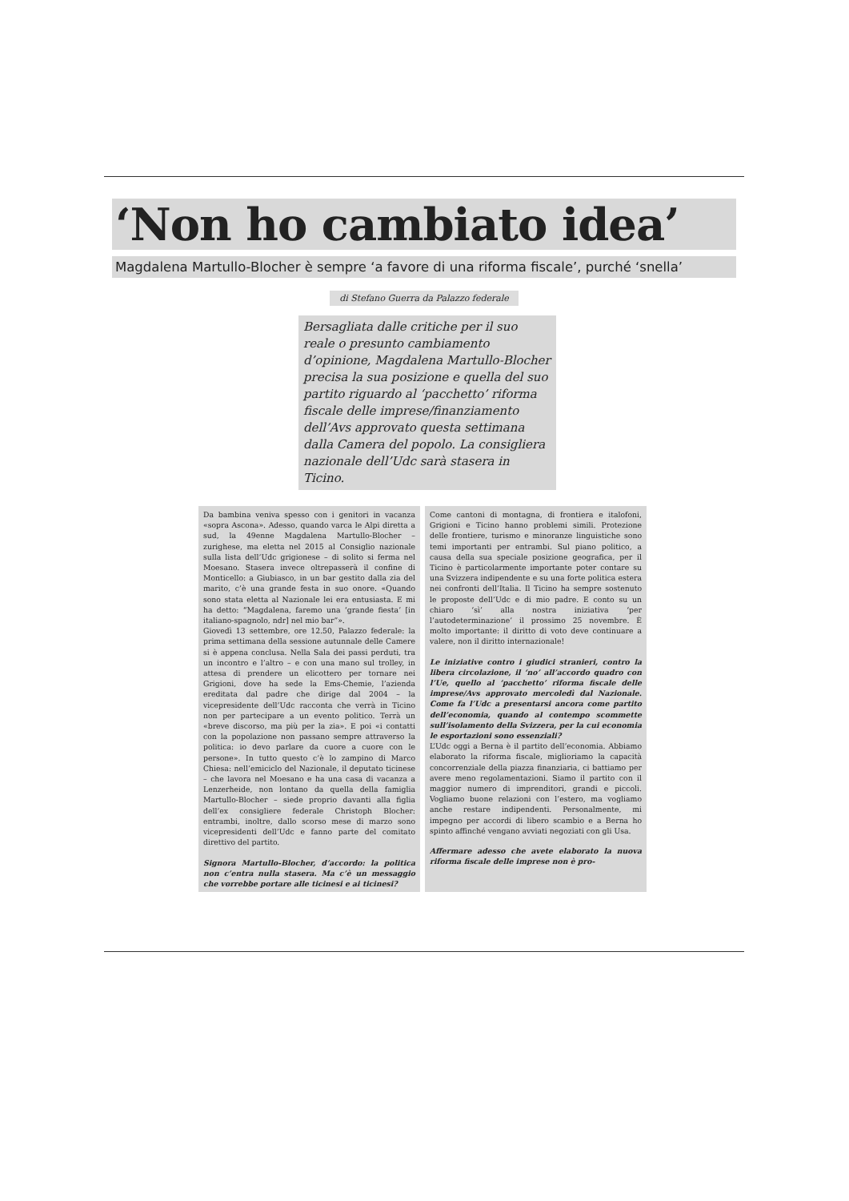‘Non ho cambiato idea’
Magdalena Martullo-Blocher è sempre ‘a favore di una riforma fiscale’, purché ‘snella’
di Stefano Guerra da Palazzo federale
Bersagliata dalle critiche per il suo reale o presunto cambiamento d’opinione, Magdalena Martullo-Blocher precisa la sua posizione e quella del suo partito riguardo al ‘pacchetto’ riforma fiscale delle imprese/finanziamento dell’Avs approvato questa settimana dalla Camera del popolo. La consigliera nazionale dell’Udc sarà stasera in Ticino.
Da bambina veniva spesso con i genitori in vacanza «sopra Ascona». Adesso, quando varca le Alpi diretta a sud, la 49enne Magdalena Martullo-Blocher – zurighese, ma eletta nel 2015 al Consiglio nazionale sulla lista dell’Udc grigionese – di solito si ferma nel Moesano. Stasera invece oltrepasserà il confine di Monticello: a Giubiasco, in un bar gestito dalla zia del marito, c’è una grande festa in suo onore. «Quando sono stata eletta al Nazionale lei era entusiasta. E mi ha detto: “Magdalena, faremo una ‘grande fiesta’ [in italiano-spagnolo, ndr] nel mio bar”».
Giovedì 13 settembre, ore 12.50, Palazzo federale: la prima settimana della sessione autunnale delle Camere si è appena conclusa. Nella Sala dei passi perduti, tra un incontro e l’altro – e con una mano sul trolley, in attesa di prendere un elicottero per tornare nei Grigioni, dove ha sede la Ems-Chemie, l’azienda ereditata dal padre che dirige dal 2004 – la vicepresidente dell’Udc racconta che verrà in Ticino non per partecipare a un evento politico. Terrà un «breve discorso, ma più per la zia». E poi «i contatti con la popolazione non passano sempre attraverso la politica: io devo parlare da cuore a cuore con le persone». In tutto questo c’è lo zampino di Marco Chiesa: nell’emiciclo del Nazionale, il deputato ticinese – che lavora nel Moesano e ha una casa di vacanza a Lenzerheide, non lontano da quella della famiglia Martullo-Blocher – siede proprio davanti alla figlia dell’ex consigliere federale Christoph Blocher: entrambi, inoltre, dallo scorso mese di marzo sono vicepresidenti dell’Udc e fanno parte del comitato direttivo del partito.
Signora Martullo-Blocher, d’accordo: la politica non c’entra nulla stasera. Ma c’è un messaggio che vorrebbe portare alle ticinesi e ai ticinesi?
Come cantoni di montagna, di frontiera e italofoni, Grigioni e Ticino hanno problemi simili. Protezione delle frontiere, turismo e minoranze linguistiche sono temi importanti per entrambi. Sul piano politico, a causa della sua speciale posizione geografica, per il Ticino è particolarmente importante poter contare su una Svizzera indipendente e su una forte politica estera nei confronti dell’Italia. Il Ticino ha sempre sostenuto le proposte dell’Udc e di mio padre. E conto su un chiaro ‘sì’ alla nostra iniziativa ‘per l’autodeterminazione’ il prossimo 25 novembre. È molto importante: il diritto di voto deve continuare a valere, non il diritto internazionale!
Le iniziative contro i giudici stranieri, contro la libera circolazione, il ‘no’ all’accordo quadro con l’Ue, quello al ‘pacchetto’ riforma fiscale delle imprese/Avs approvato mercoledì dal Nazionale. Come fa l’Udc a presentarsi ancora come partito dell’economia, quando al contempo scommette sull’isolamento della Svizzera, per la cui economia le esportazioni sono essenziali?
L’Udc oggi a Berna è il partito dell’economia. Abbiamo elaborato la riforma fiscale, miglioriamo la capacità concorrenziale della piazza finanziaria, ci battiamo per avere meno regolamentazioni. Siamo il partito con il maggior numero di imprenditori, grandi e piccoli. Vogliamo buone relazioni con l’estero, ma vogliamo anche restare indipendenti. Personalmente, mi impegno per accordi di libero scambio e a Berna ho spinto affinché vengano avviati negoziati con gli Usa.
Affermare adesso che avete elaborato la nuova riforma fiscale delle imprese non è pro-